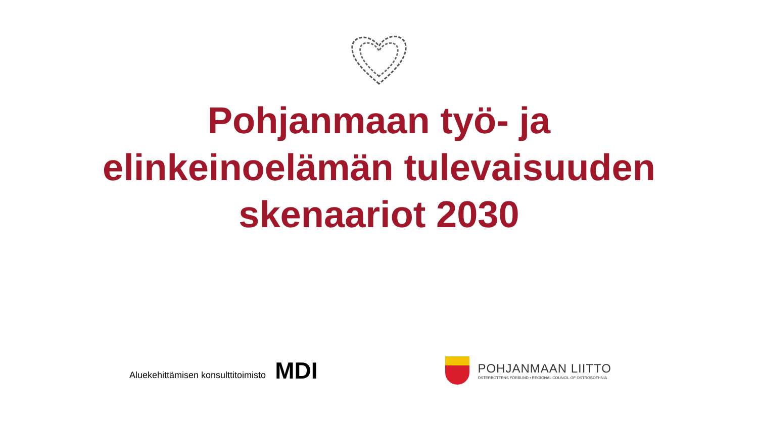Pohjanmaan työ- ja
elinkeinoelämän tulevaisuuden
skenaariot 2030
Aluekehittämisen konsulttitoimisto MDI
POHJANMAAN LIITTO
ÖSTERBOTTENS FÖRBUND • REGIONAL COUNCIL OF OSTROBOTHNIA